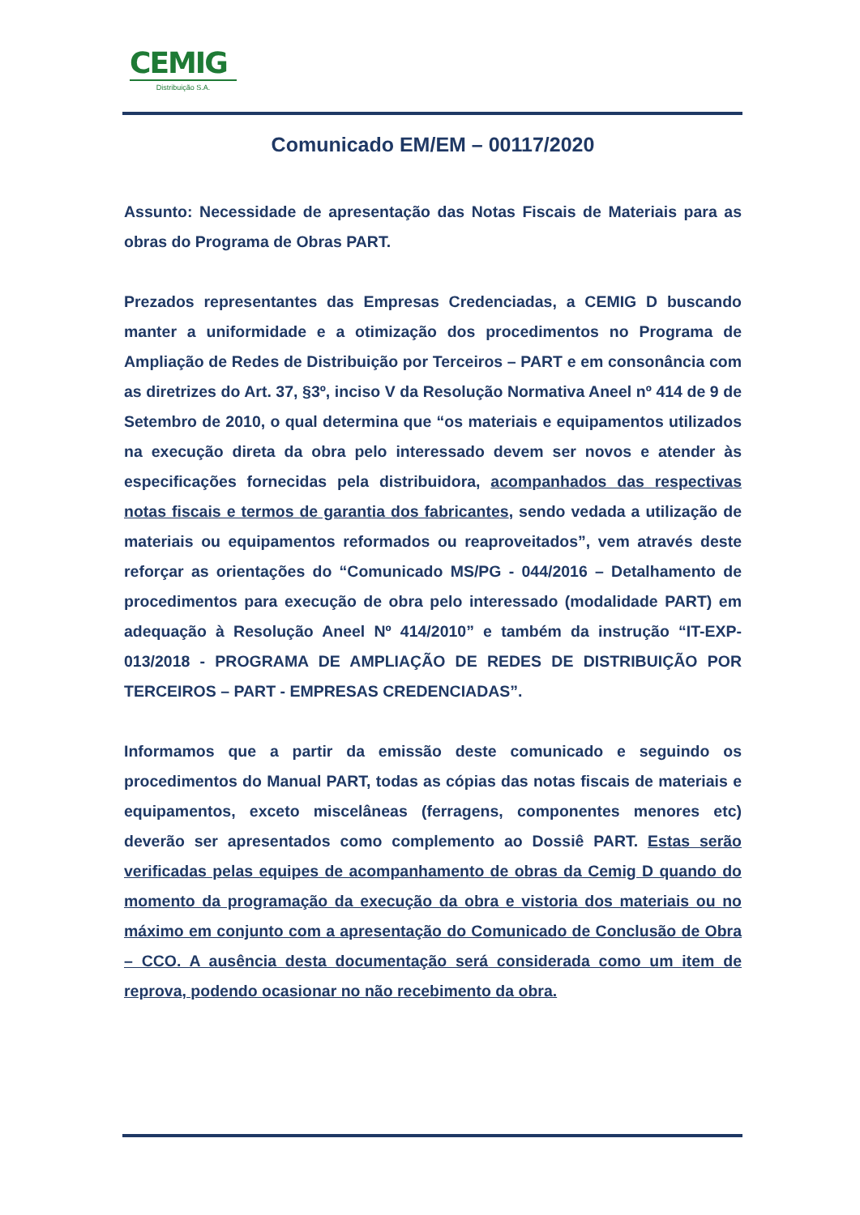CEMIG
Distribuição S.A.
Comunicado EM/EM – 00117/2020
Assunto: Necessidade de apresentação das Notas Fiscais de Materiais para as obras do Programa de Obras PART.
Prezados representantes das Empresas Credenciadas, a CEMIG D buscando manter a uniformidade e a otimização dos procedimentos no Programa de Ampliação de Redes de Distribuição por Terceiros – PART e em consonância com as diretrizes do Art. 37, §3º, inciso V da Resolução Normativa Aneel nº 414 de 9 de Setembro de 2010, o qual determina que “os materiais e equipamentos utilizados na execução direta da obra pelo interessado devem ser novos e atender às especificações fornecidas pela distribuidora, acompanhados das respectivas notas fiscais e termos de garantia dos fabricantes, sendo vedada a utilização de materiais ou equipamentos reformados ou reaproveitados”, vem através deste reforçar as orientações do “Comunicado MS/PG - 044/2016 – Detalhamento de procedimentos para execução de obra pelo interessado (modalidade PART) em adequação à Resolução Aneel Nº 414/2010” e também da instrução “IT-EXP- 013/2018 - PROGRAMA DE AMPLIAÇÃO DE REDES DE DISTRIBUIÇÃO POR TERCEIROS – PART - EMPRESAS CREDENCIADAS”.
Informamos que a partir da emissão deste comunicado e seguindo os procedimentos do Manual PART, todas as cópias das notas fiscais de materiais e equipamentos, exceto miscelâneas (ferragens, componentes menores etc) deverão ser apresentados como complemento ao Dossiê PART. Estas serão verificadas pelas equipes de acompanhamento de obras da Cemig D quando do momento da programação da execução da obra e vistoria dos materiais ou no máximo em conjunto com a apresentação do Comunicado de Conclusão de Obra – CCO. A ausência desta documentação será considerada como um item de reprova, podendo ocasionar no não recebimento da obra.